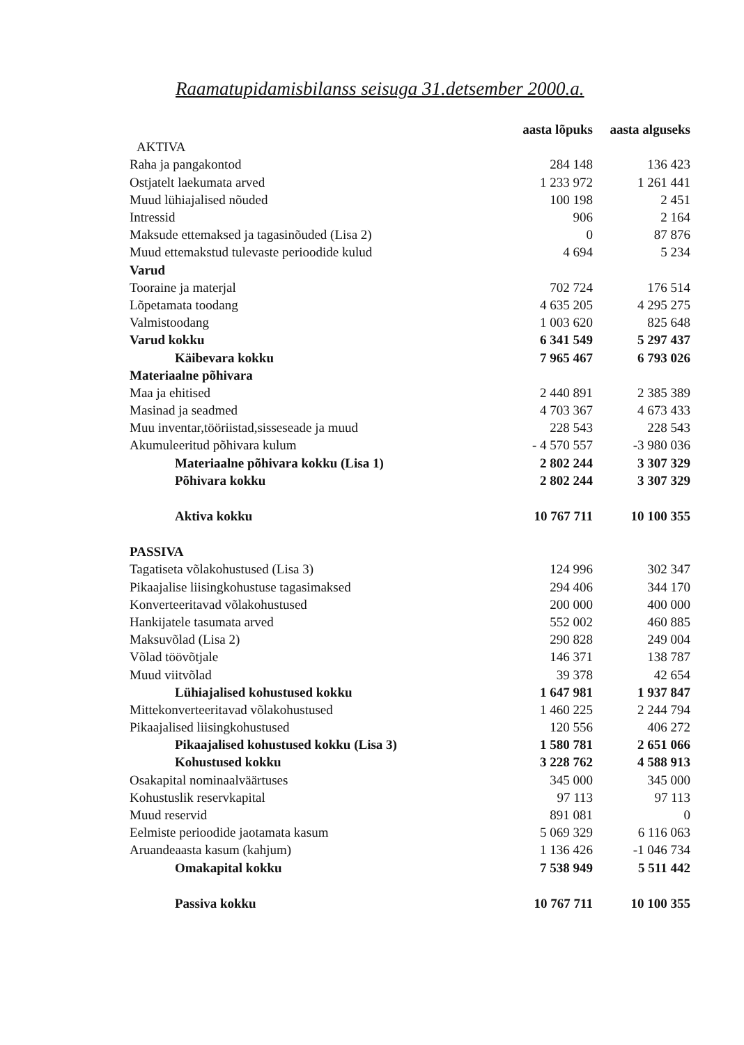Raamatupidamisbilanss seisuga 31.detsember 2000.a.
| | aasta lõpuks | aasta alguseks |
| --- | --- | --- |
| AKTIVA | | |
| Raha ja pangakontod | 284 148 | 136 423 |
| Ostjatelt laekumata arved | 1 233 972 | 1 261 441 |
| Muud lühiajalised nõuded | 100 198 | 2 451 |
| Intressid | 906 | 2 164 |
| Maksude ettemaksed ja tagasinõuded (Lisa 2) | 0 | 87 876 |
| Muud ettemakstud tulevaste perioodide kulud | 4 694 | 5 234 |
| Varud | | |
| Tooraine ja materjal | 702 724 | 176 514 |
| Lõpetamata toodang | 4 635 205 | 4 295 275 |
| Valmistoodang | 1 003 620 | 825 648 |
| Varud kokku | 6 341 549 | 5 297 437 |
| Käibevara kokku | 7 965 467 | 6 793 026 |
| Materiaalne põhivara | | |
| Maa ja ehitised | 2 440 891 | 2 385 389 |
| Masinad ja seadmed | 4 703 367 | 4 673 433 |
| Muu inventar,tööriistad,sisseseade ja muud | 228 543 | 228 543 |
| Akumuleeritud põhivara kulum | - 4 570 557 | -3 980 036 |
| Materiaalne põhivara kokku (Lisa 1) | 2 802 244 | 3 307 329 |
| Põhivara kokku | 2 802 244 | 3 307 329 |
| Aktiva kokku | 10 767 711 | 10 100 355 |
| PASSIVA | | |
| Tagatiseta võlakohustused (Lisa 3) | 124 996 | 302 347 |
| Pikaajalise liisingkohustuse tagasimaksed | 294 406 | 344 170 |
| Konverteeritavad võlakohustused | 200 000 | 400 000 |
| Hankijatele tasumata arved | 552 002 | 460 885 |
| Maksuvõlad (Lisa 2) | 290 828 | 249 004 |
| Võlad töövõtjale | 146 371 | 138 787 |
| Muud viitvõlad | 39 378 | 42 654 |
| Lühiajalised kohustused kokku | 1 647 981 | 1 937 847 |
| Mittekonverteeritavad võlakohustused | 1 460 225 | 2 244 794 |
| Pikaajalised liisingkohustused | 120 556 | 406 272 |
| Pikaajalised kohustused kokku (Lisa 3) | 1 580 781 | 2 651 066 |
| Kohustused kokku | 3 228 762 | 4 588 913 |
| Osakapital nominaalväärtuses | 345 000 | 345 000 |
| Kohustuslik reservkapital | 97 113 | 97 113 |
| Muud reservid | 891 081 | 0 |
| Eelmiste perioodide jaotamata kasum | 5 069 329 | 6 116 063 |
| Aruandeaasta kasum (kahjum) | 1 136 426 | -1 046 734 |
| Omakapital kokku | 7 538 949 | 5 511 442 |
| Passiva kokku | 10 767 711 | 10 100 355 |